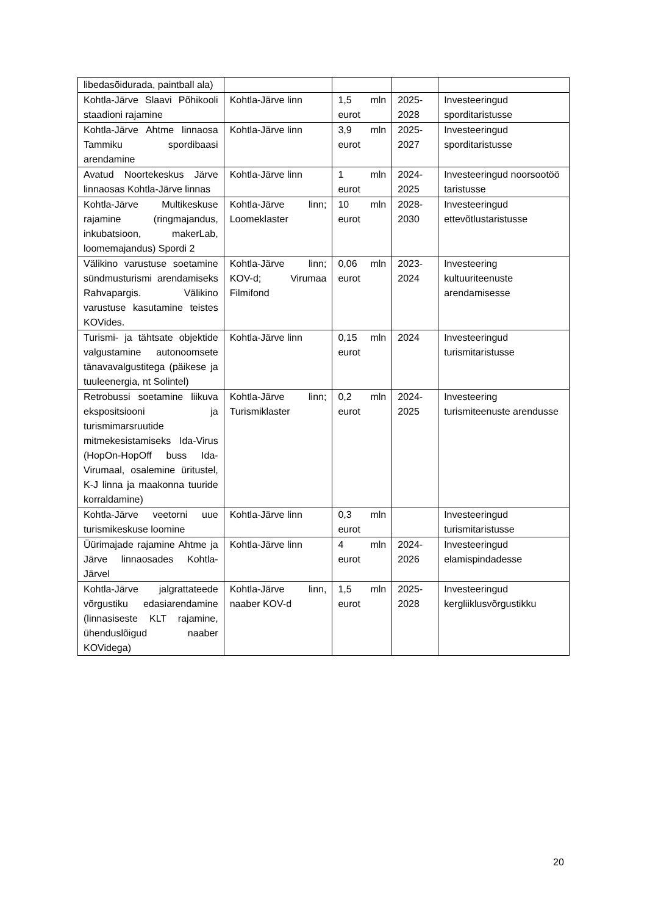| libedasõidurada, paintball ala) | | | | |
| Kohtla-Järve Slaavi Põhikooli staadioni rajamine | Kohtla-Järve linn | 1,5 mln eurot | 2025-2028 | Investeeringud sporditaristusse |
| Kohtla-Järve Ahtme linnaosa Tammiku spordibaasi arendamine | Kohtla-Järve linn | 3,9 mln eurot | 2025-2027 | Investeeringud sporditaristusse |
| Avatud Noortekeskus Järve linnaosas Kohtla-Järve linnas | Kohtla-Järve linn | 1 mln eurot | 2024-2025 | Investeeringud noorsootöö taristusse |
| Kohtla-Järve Multikeskuse rajamine (ringmajandus, inkubatsioon, makerLab, loomemajandus) Spordi 2 | Kohtla-Järve linn; Loomeklaster | 10 mln eurot | 2028-2030 | Investeeringud ettevõtlustaristusse |
| Välikino varustuse soetamine sündmusturismi arendamiseks Rahvapargis. Välikino varustuse kasutamine teistes KOVides. | Kohtla-Järve linn; KOV-d; Virumaa Filmifond | 0,06 mln eurot | 2023-2024 | Investeering kultuuriteenuste arendamisesse |
| Turismi- ja tähtsate objektide valgustamine autonoomsete tänavavalgustitega (päikese ja tuuleenergia, nt Solintel) | Kohtla-Järve linn | 0,15 mln eurot | 2024 | Investeeringud turismitaristusse |
| Retrobussi soetamine liikuva ekspositsiooni ja turismimarsruutide mitmekesistamiseks Ida-Virus (HopOn-HopOff buss Ida-Virumaal, osalemine üritustel, K-J linna ja maakonna tuuride korraldamine) | Kohtla-Järve linn; Turismiklaster | 0,2 mln eurot | 2024-2025 | Investeering turismiteenuste arendusse |
| Kohtla-Järve veetorni uue turismikeskuse loomine | Kohtla-Järve linn | 0,3 mln eurot | | Investeeringud turismitaristusse |
| Üürimajade rajamine Ahtme ja Järve linnaosades Kohtla-Järvel | Kohtla-Järve linn | 4 mln eurot | 2024-2026 | Investeeringud elamispindadesse |
| Kohtla-Järve jalgrattateede võrgustiku edasiarendamine (linnasiseste KLT rajamine, ühenduslõigud naaber KOVidega) | Kohtla-Järve linn, naaber KOV-d | 1,5 mln eurot | 2025-2028 | Investeeringud kergliiklusvõrgustikku |
20